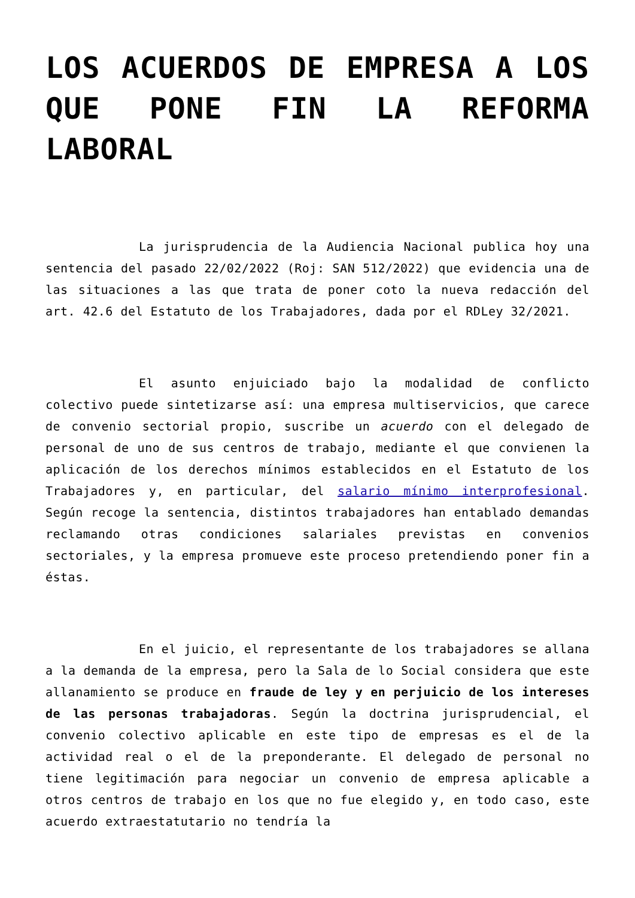LOS ACUERDOS DE EMPRESA A LOS QUE PONE FIN LA REFORMA LABORAL
La jurisprudencia de la Audiencia Nacional publica hoy una sentencia del pasado 22/02/2022 (Roj: SAN 512/2022) que evidencia una de las situaciones a las que trata de poner coto la nueva redacción del art. 42.6 del Estatuto de los Trabajadores, dada por el RDLey 32/2021.
El asunto enjuiciado bajo la modalidad de conflicto colectivo puede sintetizarse así: una empresa multiservicios, que carece de convenio sectorial propio, suscribe un acuerdo con el delegado de personal de uno de sus centros de trabajo, mediante el que convienen la aplicación de los derechos mínimos establecidos en el Estatuto de los Trabajadores y, en particular, del salario mínimo interprofesional. Según recoge la sentencia, distintos trabajadores han entablado demandas reclamando otras condiciones salariales previstas en convenios sectoriales, y la empresa promueve este proceso pretendiendo poner fin a éstas.
En el juicio, el representante de los trabajadores se allana a la demanda de la empresa, pero la Sala de lo Social considera que este allanamiento se produce en fraude de ley y en perjuicio de los intereses de las personas trabajadoras. Según la doctrina jurisprudencial, el convenio colectivo aplicable en este tipo de empresas es el de la actividad real o el de la preponderante. El delegado de personal no tiene legitimación para negociar un convenio de empresa aplicable a otros centros de trabajo en los que no fue elegido y, en todo caso, este acuerdo extraestatutario no tendría la